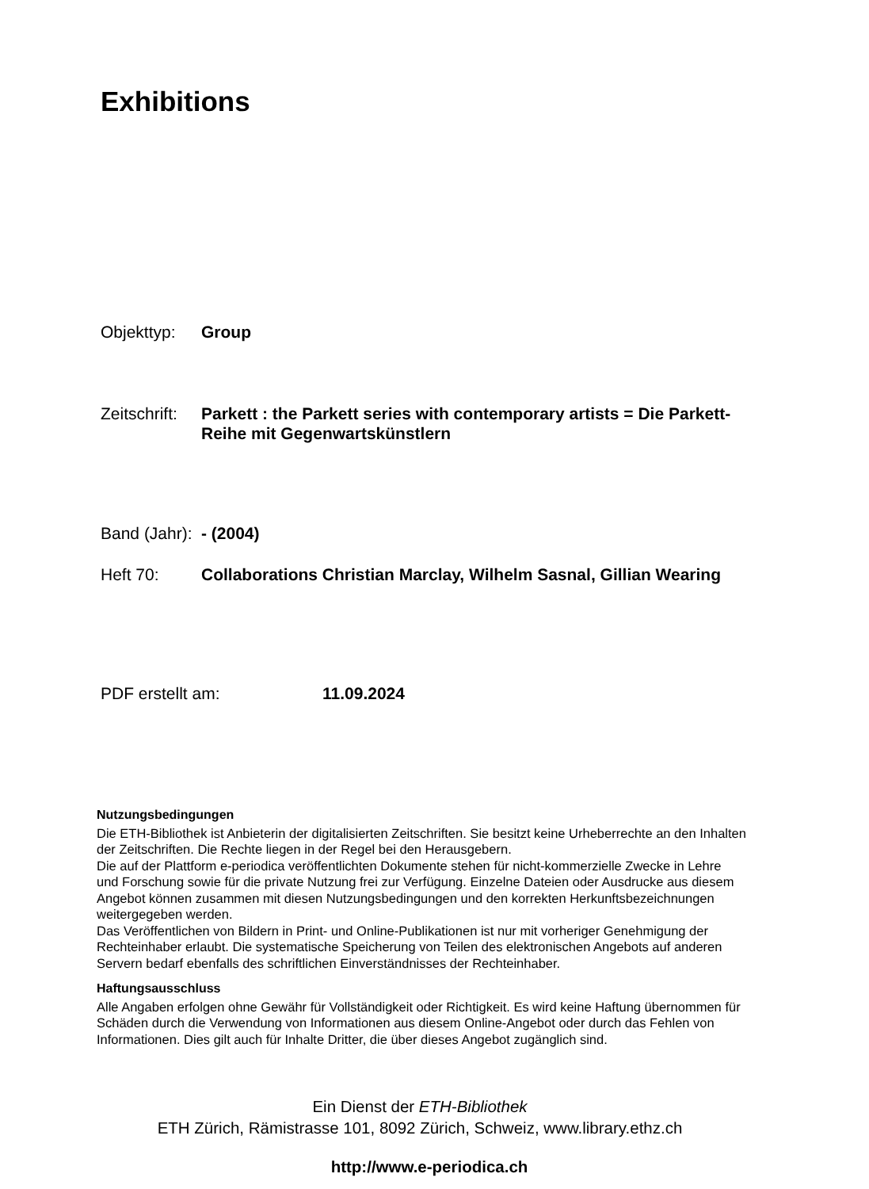Exhibitions
Objekttyp: Group
Zeitschrift:
Parkett : the Parkett series with contemporary artists = Die Parkett-Reihe mit Gegenwartskünstlern
Band (Jahr):
- (2004)
Heft 70: Collaborations Christian Marclay, Wilhelm Sasnal, Gillian Wearing
PDF erstellt am: 11.09.2024
Nutzungsbedingungen
Die ETH-Bibliothek ist Anbieterin der digitalisierten Zeitschriften. Sie besitzt keine Urheberrechte an den Inhalten der Zeitschriften. Die Rechte liegen in der Regel bei den Herausgebern.
Die auf der Plattform e-periodica veröffentlichten Dokumente stehen für nicht-kommerzielle Zwecke in Lehre und Forschung sowie für die private Nutzung frei zur Verfügung. Einzelne Dateien oder Ausdrucke aus diesem Angebot können zusammen mit diesen Nutzungsbedingungen und den korrekten Herkunftsbezeichnungen weitergegeben werden.
Das Veröffentlichen von Bildern in Print- und Online-Publikationen ist nur mit vorheriger Genehmigung der Rechteinhaber erlaubt. Die systematische Speicherung von Teilen des elektronischen Angebots auf anderen Servern bedarf ebenfalls des schriftlichen Einverständnisses der Rechteinhaber.
Haftungsausschluss
Alle Angaben erfolgen ohne Gewähr für Vollständigkeit oder Richtigkeit. Es wird keine Haftung übernommen für Schäden durch die Verwendung von Informationen aus diesem Online-Angebot oder durch das Fehlen von Informationen. Dies gilt auch für Inhalte Dritter, die über dieses Angebot zugänglich sind.
Ein Dienst der ETH-Bibliothek
ETH Zürich, Rämistrasse 101, 8092 Zürich, Schweiz, www.library.ethz.ch
http://www.e-periodica.ch